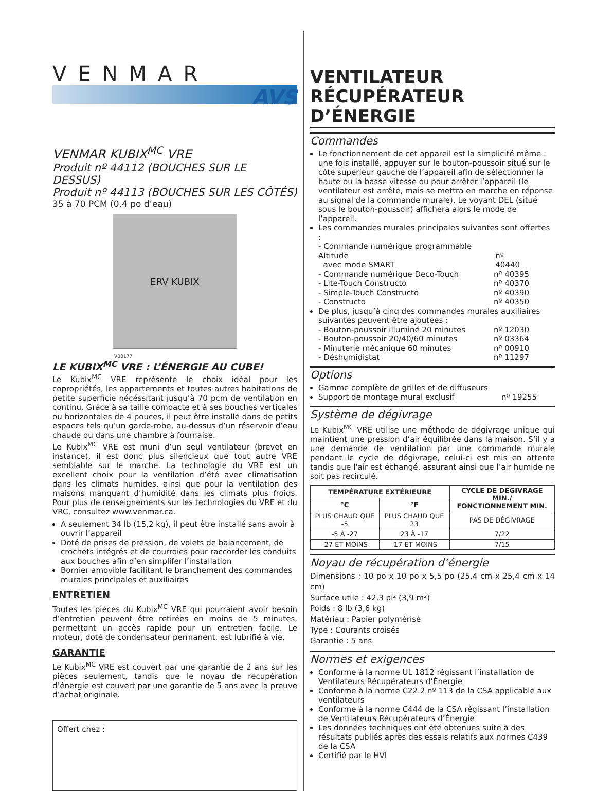VENMAR
AVS
VENMAR KUBIX<sup>MC</sup> VRE
Produit nº 44112 (BOUCHES SUR LE DESSUS)
Produit nº 44113 (BOUCHES SUR LES CÔTÉS)
35 à 70 PCM (0,4 po d’eau)
ERV KUBIX
VB0177
LE KUBIX<sup>MC</sup> VRE : L’ÉNERGIE AU CUBE!
Le Kubix<sup>MC</sup> VRE représente le choix idéal pour les copropriétés, les appartements et toutes autres habitations de petite superficie nécéssitant jusqu’à 70 pcm de ventilation en continu. Grâce à sa taille compacte et à ses bouches verticales ou horizontales de 4 pouces, il peut être installé dans de petits espaces tels qu’un garde-robe, au-dessus d’un réservoir d’eau chaude ou dans une chambre à fournaise.
Le Kubix<sup>MC</sup> VRE est muni d’un seul ventilateur (brevet en instance), il est donc plus silencieux que tout autre VRE semblable sur le marché. La technologie du VRE est un excellent choix pour la ventilation d’été avec climatisation dans les climats humides, ainsi que pour la ventilation des maisons manquant d’humidité dans les climats plus froids. Pour plus de renseignements sur les technologies du VRE et du VRC, consultez www.venmar.ca.
À seulement 34 lb (15,2 kg), il peut être installé sans avoir à ouvrir l’appareil
Doté de prises de pression, de volets de balancement, de crochets intégrés et de courroies pour raccorder les conduits aux bouches afin d’en simplifer l’installation
Bornier amovible facilitant le branchement des commandes murales principales et auxiliaires
ENTRETIEN
Toutes les pièces du Kubix<sup>MC</sup> VRE qui pourraient avoir besoin d’entretien peuvent être retirées en moins de 5 minutes, permettant un accès rapide pour un entretien facile. Le moteur, doté de condensateur permanent, est lubrifié à vie.
GARANTIE
Le Kubix<sup>MC</sup> VRE est couvert par une garantie de 2 ans sur les pièces seulement, tandis que le noyau de récupération d’énergie est couvert par une garantie de 5 ans avec la preuve d’achat originale.
Offert chez :
VENTILATEUR
RÉCUPÉRATEUR D’ÉNERGIE
Commandes
Le fonctionnement de cet appareil est la simplicité même : une fois installé, appuyer sur le bouton-poussoir situé sur le côté supérieur gauche de l’appareil afin de sélectionner la haute ou la basse vitesse ou pour arrêter l’appareil (le ventilateur est arrêté, mais se mettra en marche en réponse au signal de la commande murale). Le voyant DEL (situé sous le bouton-poussoir) affichera alors le mode de l’appareil.
Les commandes murales principales suivantes sont offertes :
- Commande numérique programmable Altitude
avec mode SMART
nº 40440
- Commande numérique Deco-Touch nº 40395
- Lite-Touch Constructo nº 40370
- Simple-Touch Constructo nº 40390
- Constructo nº 40350
De plus, jusqu’à cinq des commandes murales auxiliaires suivantes peuvent être ajoutées :
- Bouton-poussoir illuminé 20 minutes nº 12030
- Bouton-poussoir 20/40/60 minutes nº 03364
- Minuterie mécanique 60 minutes nº 00910
- Déshumidistat nº 11297
Options
Gamme complète de grilles et de diffuseurs
Support de montage mural exclusif nº 19255
Système de dégivrage
Le Kubix<sup>MC</sup> VRE utilise une méthode de dégivrage unique qui maintient une pression d’air équilibrée dans la maison. S’il y a une demande de ventilation par une commande murale pendant le cycle de dégivrage, celui-ci est mis en attente tandis que l'air est échangé, assurant ainsi que l’air humide ne soit pas recirculé.
| TEMPÉRATURE EXTÉRIEURE | | CYCLE DE DÉGIVRAGE MIN./ FONCTIONNEMENT MIN. |
| --- | --- | --- |
| °C | °F | |
| PLUS CHAUD QUE -5 | PLUS CHAUD QUE 23 | PAS DE DÉGIVRAGE |
| -5 À -27 | 23 À -17 | 7/22 |
| -27 ET MOINS | -17 ET MOINS | 7/15 |
Noyau de récupération d’énergie
Dimensions : 10 po x 10 po x 5,5 po (25,4 cm x 25,4 cm x 14 cm)
Surface utile : 42,3 pi² (3,9 m²)
Poids : 8 lb (3,6 kg)
Matériau : Papier polymérisé
Type : Courants croisés
Garantie : 5 ans
Normes et exigences
Conforme à la norme UL 1812 régissant l’installation de Ventilateurs Récupérateurs d’Énergie
Conforme à la norme C22.2 nº 113 de la CSA applicable aux ventilateurs
Conforme à la norme C444 de la CSA régissant l’installation de Ventilateurs Récupérateurs d’Énergie
Les données techniques ont été obtenues suite à des résultats publiés après des essais relatifs aux normes C439 de la CSA
Certifié par le HVI